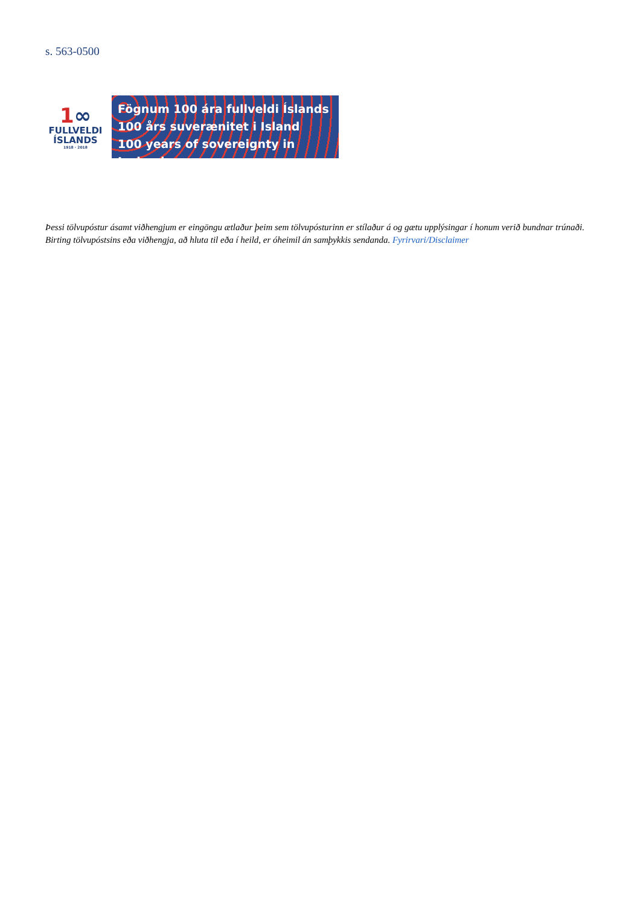s. 563-0500
1∞
FULLVELDI
ÍSLANDS
1918 · 2018
Fögnum 100 ára fullveldi Íslands
100 års suverænitet i Island
100 years of sovereignty in Iceland
Þessi tölvupóstur ásamt viðhengjum er eingöngu ætlaður þeim sem tölvupósturinn er stílaður á og gætu upplýsingar í honum verið bundnar trúnaði. Birting tölvupóstsins eða viðhengja, að hluta til eða í heild, er óheimil án samþykkis sendanda. Fyrirvari/Disclaimer